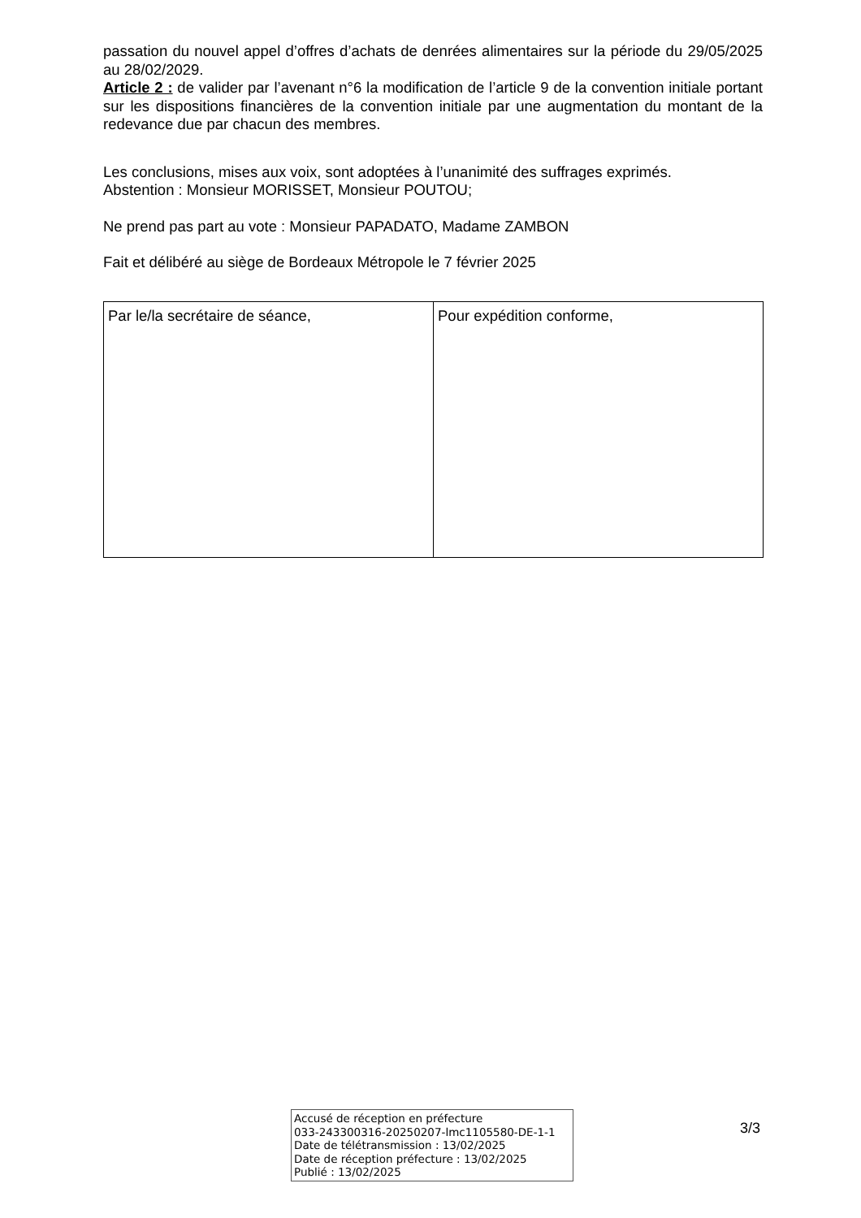passation du nouvel appel d’offres d’achats de denrées alimentaires sur la période du 29/05/2025 au 28/02/2029.
Article 2 : de valider par l’avenant n°6 la modification de l’article 9 de la convention initiale portant sur les dispositions financières de la convention initiale par une augmentation du montant de la redevance due par chacun des membres.
Les conclusions, mises aux voix, sont adoptées à l’unanimité des suffrages exprimés.
Abstention : Monsieur MORISSET, Monsieur POUTOU;
Ne prend pas part au vote : Monsieur PAPADATO, Madame ZAMBON
Fait et délibéré au siège de Bordeaux Métropole le 7 février 2025
| Par le/la secrétaire de séance, | Pour expédition conforme, |
Accusé de réception en préfecture
033-243300316-20250207-lmc1105580-DE-1-1
Date de télétransmission : 13/02/2025
Date de réception préfecture : 13/02/2025
Publié : 13/02/2025
3/3